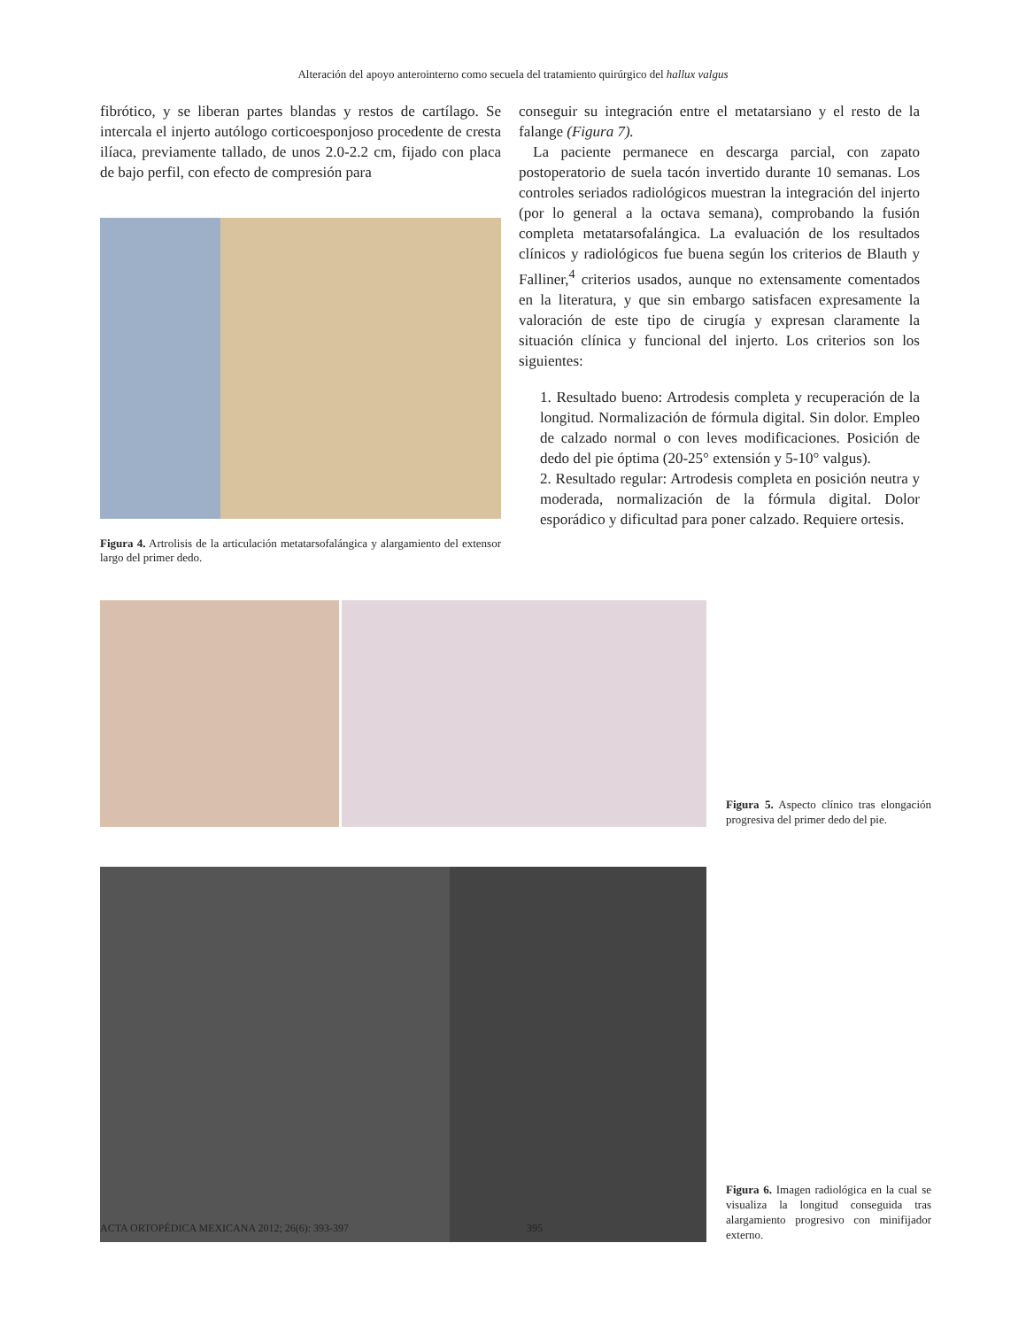Alteración del apoyo anterointerno como secuela del tratamiento quirúrgico del hallux valgus
fibrótico, y se liberan partes blandas y restos de cartílago. Se intercala el injerto autólogo corticoesponjoso procedente de cresta ilíaca, previamente tallado, de unos 2.0-2.2 cm, fijado con placa de bajo perfil, con efecto de compresión para
Figura 4. Artrolisis de la articulación metatarsofalángica y alargamiento del extensor largo del primer dedo.
conseguir su integración entre el metatarsiano y el resto de la falange (Figura 7).
La paciente permanece en descarga parcial, con zapato postoperatorio de suela tacón invertido durante 10 semanas. Los controles seriados radiológicos muestran la integración del injerto (por lo general a la octava semana), comprobando la fusión completa metatarsofalángica. La evaluación de los resultados clínicos y radiológicos fue buena según los criterios de Blauth y Falliner,<sup>4</sup> criterios usados, aunque no extensamente comentados en la literatura, y que sin embargo satisfacen expresamente la valoración de este tipo de cirugía y expresan claramente la situación clínica y funcional del injerto. Los criterios son los siguientes:
1. Resultado bueno: Artrodesis completa y recuperación de la longitud. Normalización de fórmula digital. Sin dolor. Empleo de calzado normal o con leves modificaciones. Posición de dedo del pie óptima (20-25° extensión y 5-10° valgus).
2. Resultado regular: Artrodesis completa en posición neutra y moderada, normalización de la fórmula digital. Dolor esporádico y dificultad para poner calzado. Requiere ortesis.
Figura 5. Aspecto clínico tras elongación progresiva del primer dedo del pie.
Figura 6. Imagen radiológica en la cual se visualiza la longitud conseguida tras alargamiento progresivo con minifijador externo.
ACTA ORTOPÉDICA MEXICANA 2012; 26(6): 393-397 395